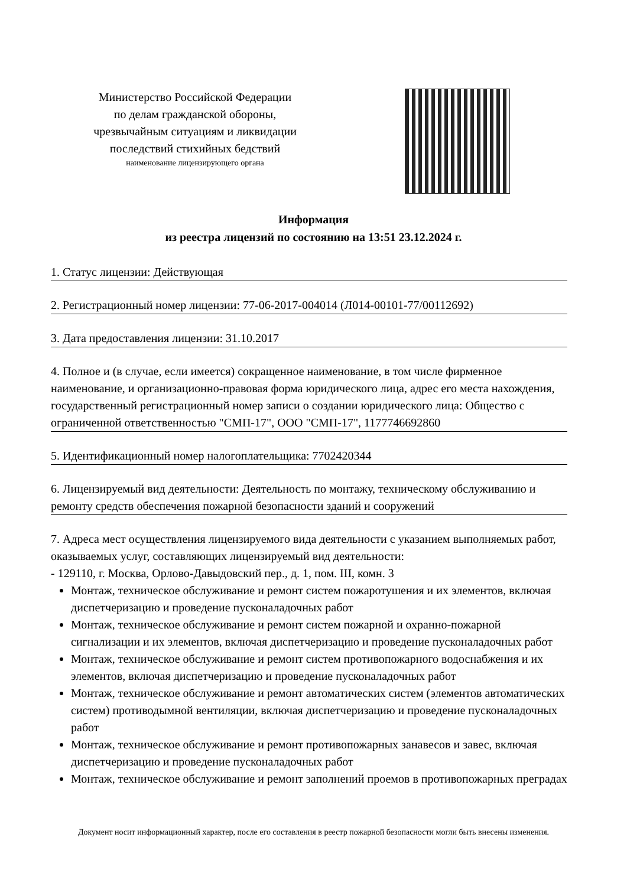Министерство Российской Федерации
по делам гражданской обороны,
чрезвычайным ситуациям и ликвидации
последствий стихийных бедствий
наименование лицензирующего органа
Информация
из реестра лицензий по состоянию на 13:51 23.12.2024 г.
1. Статус лицензии: Действующая
2. Регистрационный номер лицензии: 77-06-2017-004014 (Л014-00101-77/00112692)
3. Дата предоставления лицензии: 31.10.2017
4. Полное и (в случае, если имеется) сокращенное наименование, в том числе фирменное наименование, и организационно-правовая форма юридического лица, адрес его места нахождения, государственный регистрационный номер записи о создании юридического лица: Общество с ограниченной ответственностью "СМП-17", ООО "СМП-17", 1177746692860
5. Идентификационный номер налогоплательщика: 7702420344
6. Лицензируемый вид деятельности: Деятельность по монтажу, техническому обслуживанию и ремонту средств обеспечения пожарной безопасности зданий и сооружений
7. Адреса мест осуществления лицензируемого вида деятельности с указанием выполняемых работ, оказываемых услуг, составляющих лицензируемый вид деятельности:
- 129110, г. Москва, Орлово-Давыдовский пер., д. 1, пом. III, комн. 3
Монтаж, техническое обслуживание и ремонт систем пожаротушения и их элементов, включая диспетчеризацию и проведение пусконаладочных работ
Монтаж, техническое обслуживание и ремонт систем пожарной и охранно-пожарной сигнализации и их элементов, включая диспетчеризацию и проведение пусконаладочных работ
Монтаж, техническое обслуживание и ремонт систем противопожарного водоснабжения и их элементов, включая диспетчеризацию и проведение пусконаладочных работ
Монтаж, техническое обслуживание и ремонт автоматических систем (элементов автоматических систем) противодымной вентиляции, включая диспетчеризацию и проведение пусконаладочных работ
Монтаж, техническое обслуживание и ремонт противопожарных занавесов и завес, включая диспетчеризацию и проведение пусконаладочных работ
Монтаж, техническое обслуживание и ремонт заполнений проемов в противопожарных преградах
Документ носит информационный характер, после его составления в реестр пожарной безопасности могли быть внесены изменения.